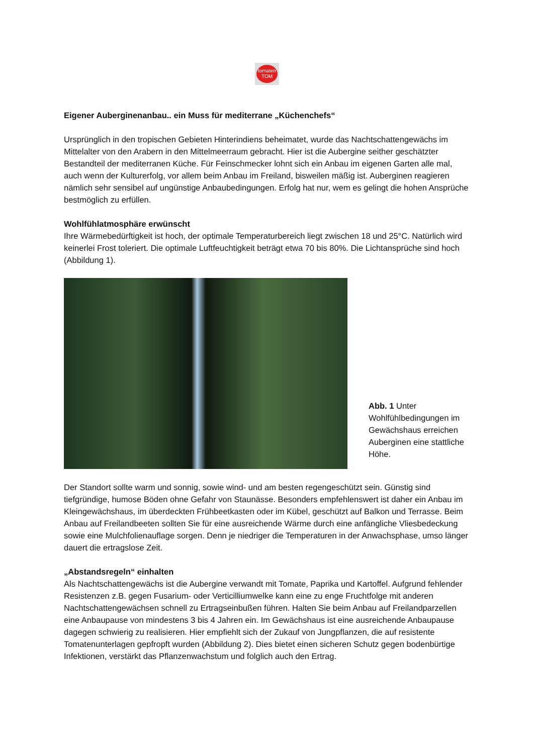tomaten
TOM
Eigener Auberginenanbau.. ein Muss für mediterrane „Küchenchefs“
Ursprünglich in den tropischen Gebieten Hinterindiens beheimatet, wurde das Nachtschattengewächs im Mittelalter von den Arabern in den Mittelmeerraum gebracht. Hier ist die Aubergine seither geschätzter Bestandteil der mediterranen Küche. Für Feinschmecker lohnt sich ein Anbau im eigenen Garten alle mal, auch wenn der Kulturerfolg, vor allem beim Anbau im Freiland, bisweilen mäßig ist. Auberginen reagieren nämlich sehr sensibel auf ungünstige Anbaubedingungen. Erfolg hat nur, wem es gelingt die hohen Ansprüche bestmöglich zu erfüllen.
Wohlfühlatmosphäre erwünscht
Ihre Wärmebedürftigkeit ist hoch, der optimale Temperaturbereich liegt zwischen 18 und 25°C. Natürlich wird keinerlei Frost toleriert. Die optimale Luftfeuchtigkeit beträgt etwa 70 bis 80%. Die Lichtansprüche sind hoch (Abbildung 1).
Abb. 1 Unter Wohlfühlbedingungen im Gewächshaus erreichen Auberginen eine stattliche Höhe.
Der Standort sollte warm und sonnig, sowie wind- und am besten regengeschützt sein. Günstig sind tiefgründige, humose Böden ohne Gefahr von Staunässe. Besonders empfehlenswert ist daher ein Anbau im Kleingewächshaus, im überdeckten Frühbeetkasten oder im Kübel, geschützt auf Balkon und Terrasse. Beim Anbau auf Freilandbeeten sollten Sie für eine ausreichende Wärme durch eine anfängliche Vliesbedeckung sowie eine Mulchfolienauflage sorgen. Denn je niedriger die Temperaturen in der Anwachsphase, umso länger dauert die ertragslose Zeit.
„Abstandsregeln“ einhalten
Als Nachtschattengewächs ist die Aubergine verwandt mit Tomate, Paprika und Kartoffel. Aufgrund fehlender Resistenzen z.B. gegen Fusarium- oder Verticilliumwelke kann eine zu enge Fruchtfolge mit anderen Nachtschattengewächsen schnell zu Ertragseinbußen führen. Halten Sie beim Anbau auf Freilandparzellen eine Anbaupause von mindestens 3 bis 4 Jahren ein. Im Gewächshaus ist eine ausreichende Anbaupause dagegen schwierig zu realisieren. Hier empfiehlt sich der Zukauf von Jungpflanzen, die auf resistente Tomatenunterlagen gepfropft wurden (Abbildung 2). Dies bietet einen sicheren Schutz gegen bodenbürtige Infektionen, verstärkt das Pflanzenwachstum und folglich auch den Ertrag.